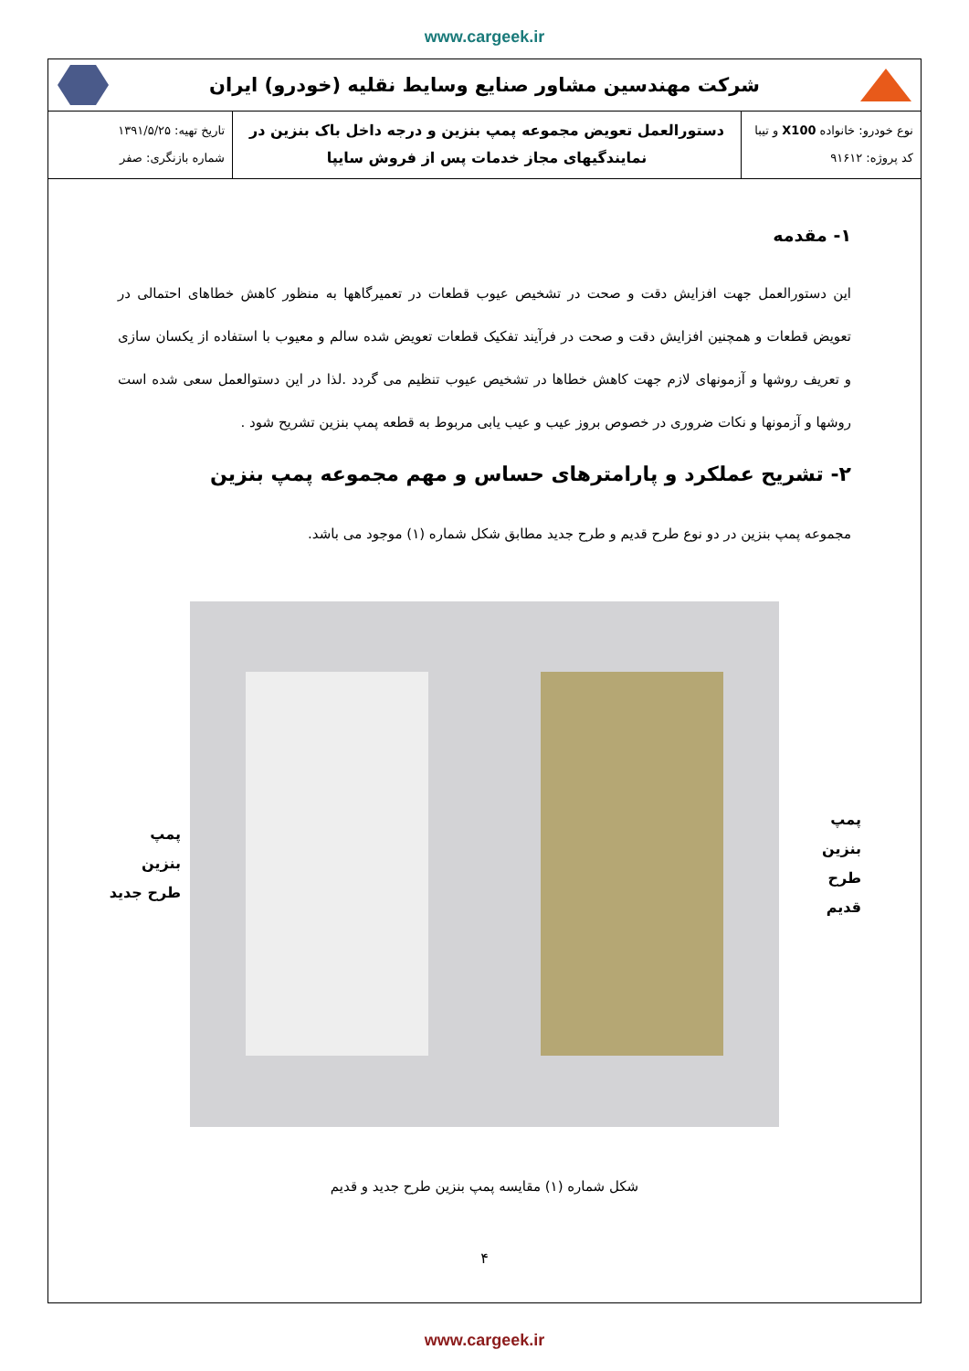www.cargeek.ir
شرکت مهندسین مشاور صنایع وسایط نقلیه (خودرو) ایران
| نوع خودرو: خانواده X100 و تیبا کد پروژه: ۹۱۶۱۲ | دستورالعمل تعویض مجموعه پمپ بنزین و درجه داخل باک بنزین در نمایندگیهای مجاز خدمات پس از فروش سایپا | تاریخ تهیه: ۱۳۹۱/۵/۲۵ شماره بازنگری: صفر |
۱- مقدمه
این دستورالعمل جهت افزایش دقت و صحت در تشخیص عیوب قطعات در تعمیرگاهها به منظور کاهش خطاهای احتمالی در تعویض قطعات و همچنین افزایش دقت و صحت در فرآیند تفکیک قطعات تعویض شده سالم و معیوب با استفاده از یکسان سازی و تعریف روشها و آزمونهای لازم جهت کاهش خطاها در تشخیص عیوب تنظیم می گردد .لذا در این دستوالعمل سعی شده است روشها و آزمونها و نکات ضروری در خصوص بروز عیب و عیب یابی مربوط به قطعه پمپ بنزین تشریح شود .
۲- تشریح عملکرد و پارامترهای حساس و مهم مجموعه پمپ بنزین
مجموعه پمپ بنزین در دو نوع طرح قدیم و طرح جدید مطابق شکل شماره (۱) موجود می باشد.
پمپ بنزین
طرح قدیم
پمپ بنزین
طرح جدید
شکل شماره (۱) مقایسه پمپ بنزین طرح جدید و قدیم
۴
www.cargeek.ir